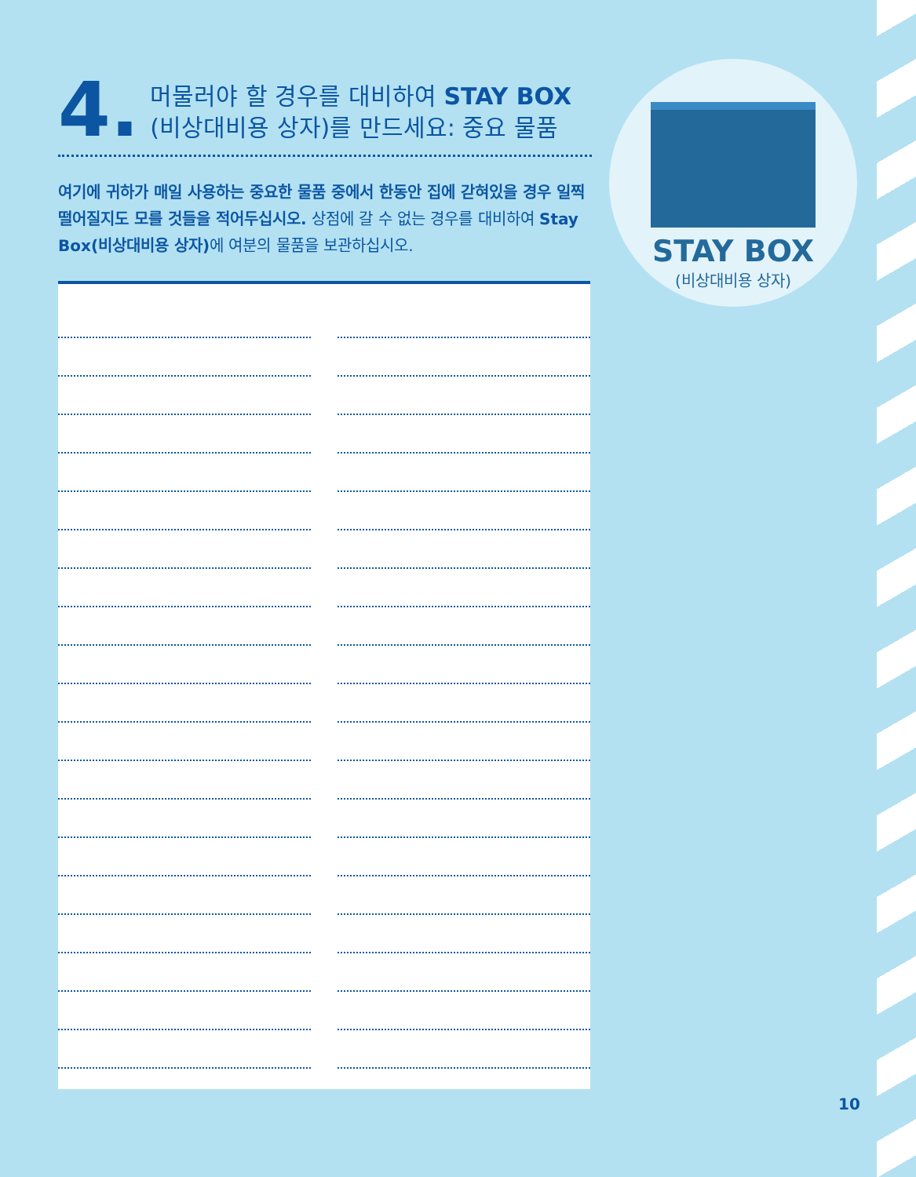4. 머물러야 할 경우를 대비하여 STAY BOX
(비상대비용 상자)를 만드세요: 중요 물품
여기에 귀하가 매일 사용하는 중요한 물품 중에서 한동안 집에 갇혀있을 경우 일찍 떨어질지도 모를 것들을 적어두십시오. 상점에 갈 수 없는 경우를 대비하여 Stay Box(비상대비용 상자) 에 여분의 물품을 보관하십시오.
STAY BOX
(비상대비용 상자)
10